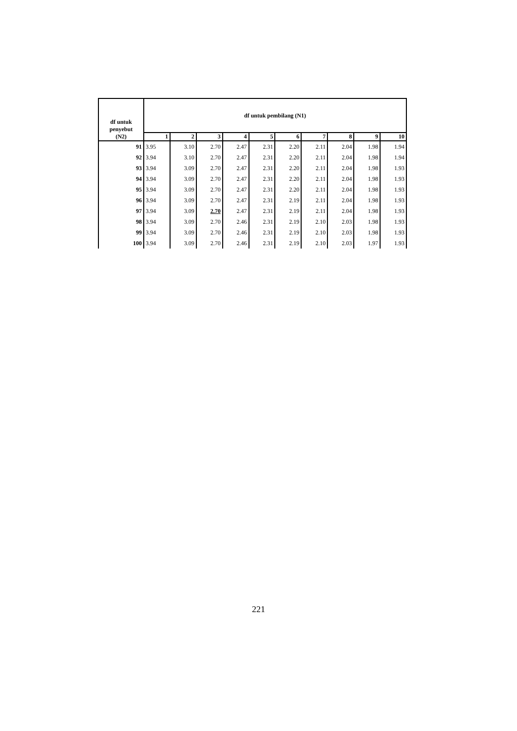| df untuk penyebut (N2) | df untuk pembilang (N1) | | | | | | | | | |
| --- | --- | --- | --- | --- | --- | --- | --- | --- | --- | --- |
| | 1 | 2 | 3 | 4 | 5 | 6 | 7 | 8 | 9 | 10 |
| 91 | 3.95 | 3.10 | 2.70 | 2.47 | 2.31 | 2.20 | 2.11 | 2.04 | 1.98 | 1.94 |
| 92 | 3.94 | 3.10 | 2.70 | 2.47 | 2.31 | 2.20 | 2.11 | 2.04 | 1.98 | 1.94 |
| 93 | 3.94 | 3.09 | 2.70 | 2.47 | 2.31 | 2.20 | 2.11 | 2.04 | 1.98 | 1.93 |
| 94 | 3.94 | 3.09 | 2.70 | 2.47 | 2.31 | 2.20 | 2.11 | 2.04 | 1.98 | 1.93 |
| 95 | 3.94 | 3.09 | 2.70 | 2.47 | 2.31 | 2.20 | 2.11 | 2.04 | 1.98 | 1.93 |
| 96 | 3.94 | 3.09 | 2.70 | 2.47 | 2.31 | 2.19 | 2.11 | 2.04 | 1.98 | 1.93 |
| 97 | 3.94 | 3.09 | 2.70 | 2.47 | 2.31 | 2.19 | 2.11 | 2.04 | 1.98 | 1.93 |
| 98 | 3.94 | 3.09 | 2.70 | 2.46 | 2.31 | 2.19 | 2.10 | 2.03 | 1.98 | 1.93 |
| 99 | 3.94 | 3.09 | 2.70 | 2.46 | 2.31 | 2.19 | 2.10 | 2.03 | 1.98 | 1.93 |
| 100 | 3.94 | 3.09 | 2.70 | 2.46 | 2.31 | 2.19 | 2.10 | 2.03 | 1.97 | 1.93 |
221